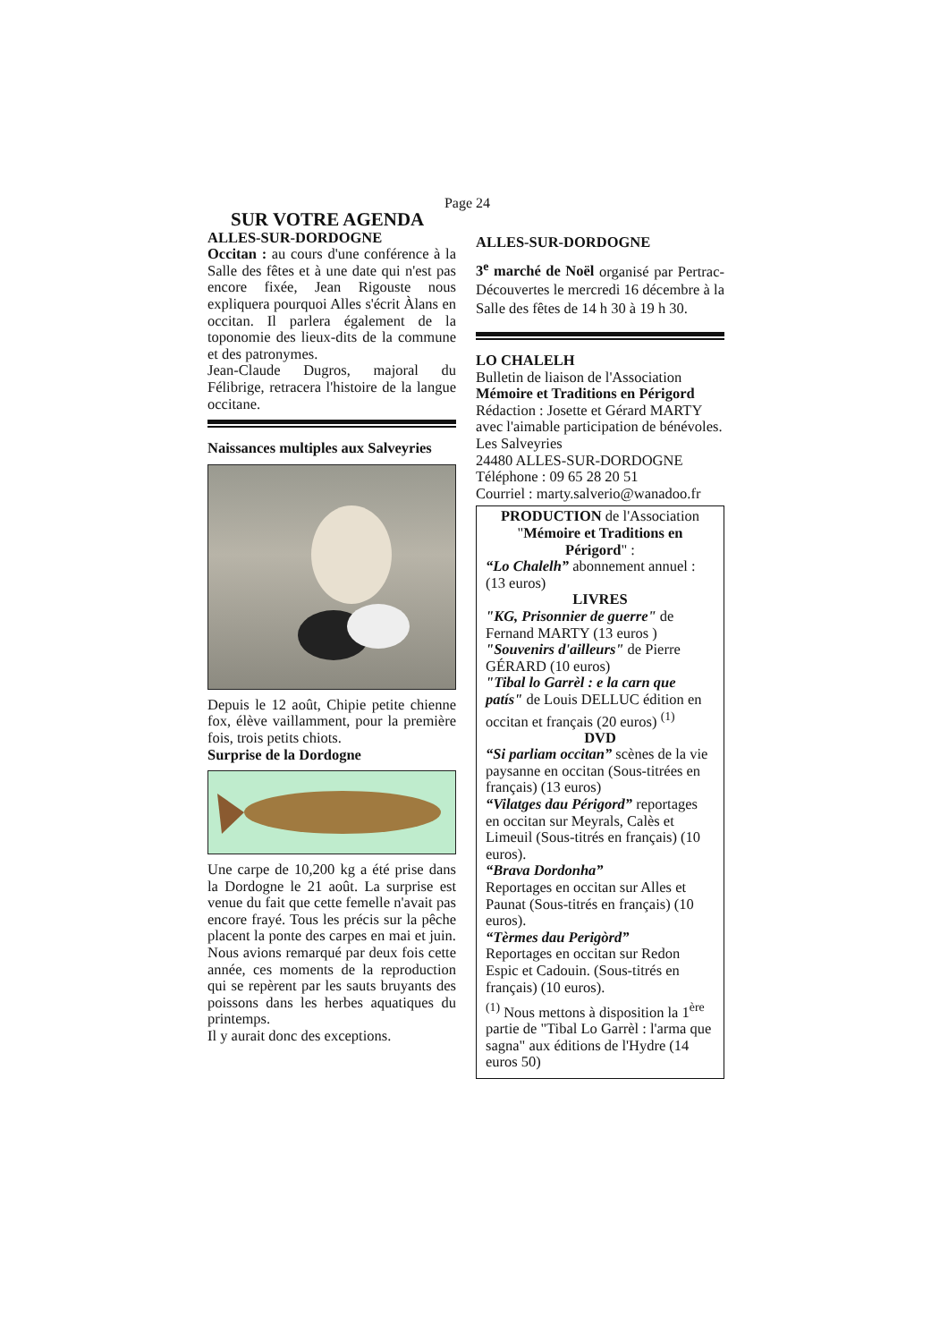Page 24
SUR VOTRE AGENDA
ALLES-SUR-DORDOGNE
Occitan : au cours d'une conférence à la Salle des fêtes et à une date qui n'est pas encore fixée, Jean Rigouste nous expliquera pourquoi Alles s'écrit Àlans en occitan. Il parlera également de la toponomie des lieux-dits de la commune et des patronymes.
Jean-Claude Dugros, majoral du Félibrige, retracera l'histoire de la langue occitane.
Naissances multiples aux Salveyries
Depuis le 12 août, Chipie petite chienne fox, élève vaillamment, pour la première fois, trois petits chiots.
Surprise de la Dordogne
Une carpe de 10,200 kg a été prise dans la Dordogne le 21 août. La surprise est venue du fait que cette femelle n'avait pas encore frayé. Tous les précis sur la pêche placent la ponte des carpes en mai et juin. Nous avions remarqué par deux fois cette année, ces moments de la reproduction qui se repèrent par les sauts bruyants des poissons dans les herbes aquatiques du printemps.
Il y aurait donc des exceptions.
ALLES-SUR-DORDOGNE
3<sup>e</sup> marché de Noël organisé par Pertrac-Découvertes le mercredi 16 décembre à la Salle des fêtes de 14 h 30 à 19 h 30.
LO CHALELH
Bulletin de liaison de l'Association
Mémoire et Traditions en Périgord
Rédaction : Josette et Gérard MARTY avec l'aimable participation de bénévoles.
Les Salveyries
24480 ALLES-SUR-DORDOGNE
Téléphone : 09 65 28 20 51
Courriel : marty.salverio@wanadoo.fr
PRODUCTION de l'Association "Mémoire et Traditions en Périgord" :
“Lo Chalelh” abonnement annuel : (13 euros)
LIVRES
"KG, Prisonnier de guerre" de Fernand MARTY (13 euros )
"Souvenirs d'ailleurs" de Pierre GÉRARD (10 euros)
"Tibal lo Garrèl : e la carn que patís" de Louis DELLUC édition en occitan et français (20 euros) <sup>(1)</sup>
DVD
“Si parliam occitan” scènes de la vie paysanne en occitan (Sous-titrées en français) (13 euros)
“Vilatges dau Périgord” reportages en occitan sur Meyrals, Calès et Limeuil (Sous-titrés en français) (10 euros).
“Brava Dordonha”
Reportages en occitan sur Alles et Paunat (Sous-titrés en français) (10 euros).
“Tèrmes dau Perigòrd”
Reportages en occitan sur Redon Espic et Cadouin. (Sous-titrés en français) (10 euros).
<sup>(1)</sup> Nous mettons à disposition la 1<sup>ère</sup> partie de "Tibal Lo Garrèl : l'arma que sagna" aux éditions de l'Hydre (14 euros 50)